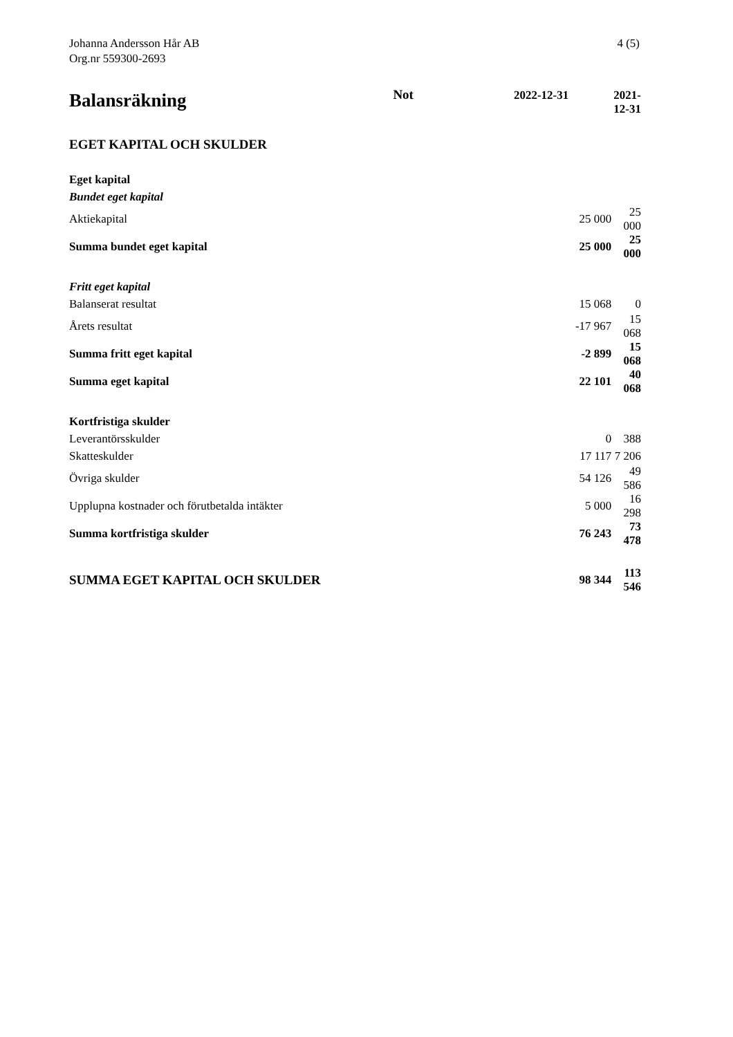Johanna Andersson Hår AB
Org.nr 559300-2693
4 (5)
| Balansräkning | Not | | 2022-12-31 | 2021-12-31 |
| --- | --- | --- | --- | --- |
| EGET KAPITAL OCH SKULDER | | | | |
| Eget kapital | | | | |
| Bundet eget kapital | | | | |
| Aktiekapital | | 25 000 | | 25 000 |
| Summa bundet eget kapital | | 25 000 | | 25 000 |
| Fritt eget kapital | | | | |
| Balanserat resultat | | 15 068 | | 0 |
| Årets resultat | | -17 967 | | 15 068 |
| Summa fritt eget kapital | | -2 899 | | 15 068 |
| Summa eget kapital | | 22 101 | | 40 068 |
| Kortfristiga skulder | | | | |
| Leverantörsskulder | | 0 | | 388 |
| Skatteskulder | | 17 117 | | 7 206 |
| Övriga skulder | | 54 126 | | 49 586 |
| Upplupna kostnader och förutbetalda intäkter | | 5 000 | | 16 298 |
| Summa kortfristiga skulder | | 76 243 | | 73 478 |
| SUMMA EGET KAPITAL OCH SKULDER | | 98 344 | | 113 546 |